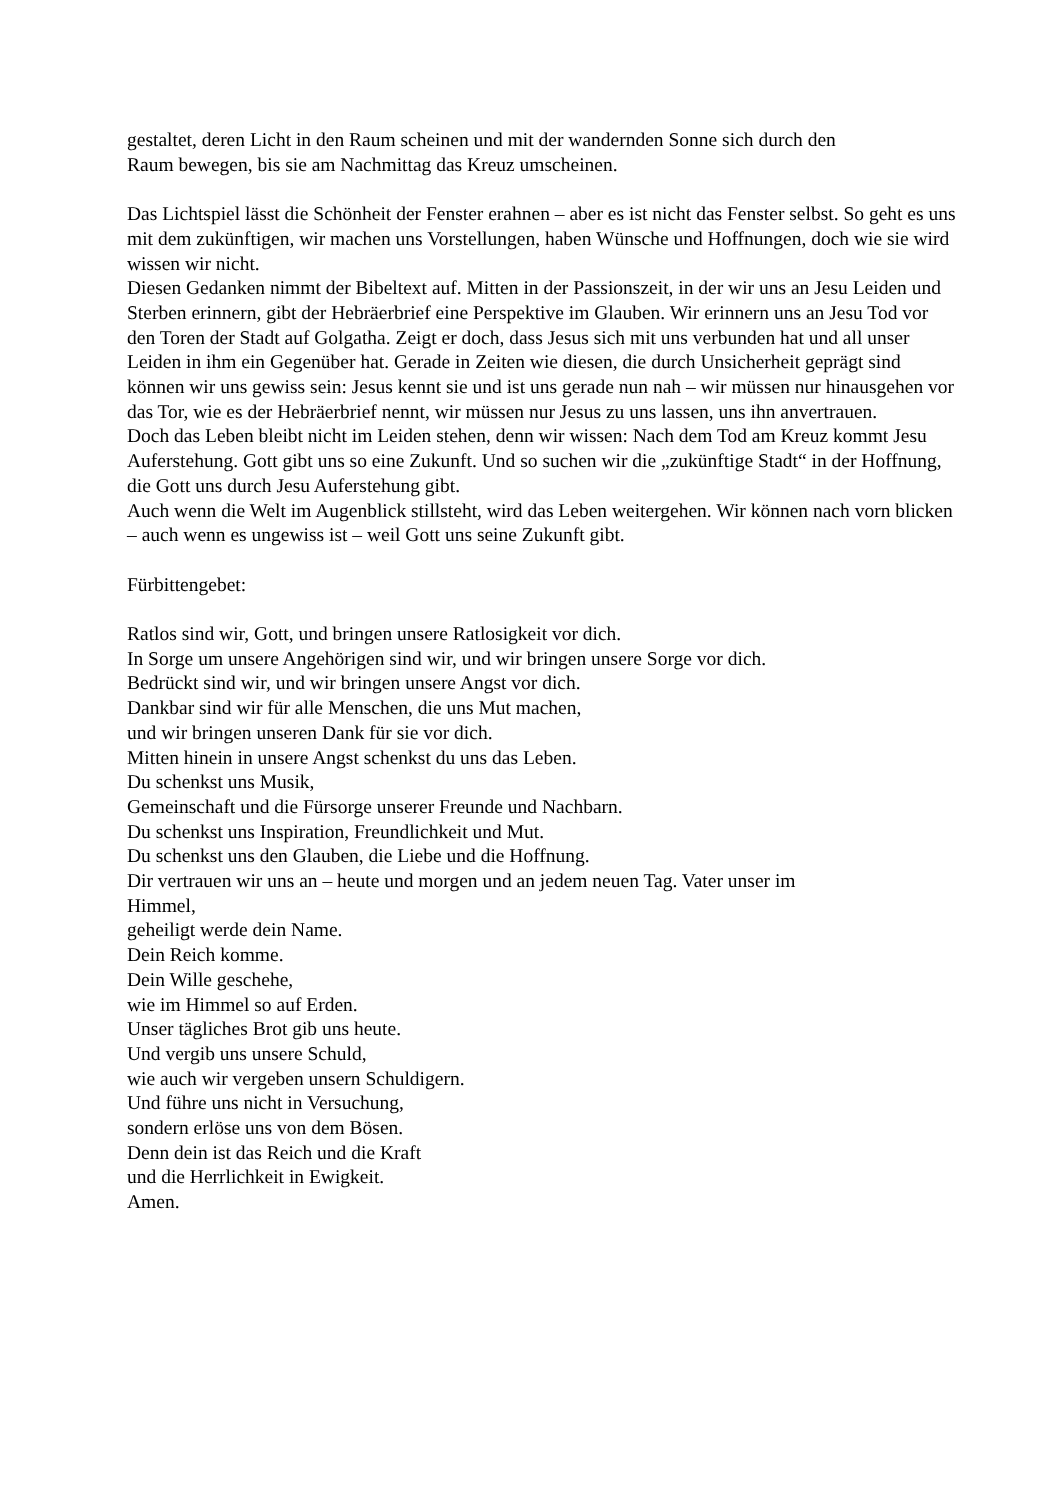gestaltet, deren Licht in den Raum scheinen und mit der wandernden Sonne sich durch den
Raum bewegen, bis sie am Nachmittag das Kreuz umscheinen.
Das Lichtspiel lässt die Schönheit der Fenster erahnen – aber es ist nicht das Fenster selbst. So geht es uns mit dem zukünftigen, wir machen uns Vorstellungen, haben Wünsche und Hoffnungen, doch wie sie wird wissen wir nicht.
Diesen Gedanken nimmt der Bibeltext auf. Mitten in der Passionszeit, in der wir uns an Jesu Leiden und Sterben erinnern, gibt der Hebräerbrief eine Perspektive im Glauben. Wir erinnern uns an Jesu Tod vor den Toren der Stadt auf Golgatha. Zeigt er doch, dass Jesus sich mit uns verbunden hat und all unser Leiden in ihm ein Gegenüber hat. Gerade in Zeiten wie diesen, die durch Unsicherheit geprägt sind können wir uns gewiss sein: Jesus kennt sie und ist uns gerade nun nah – wir müssen nur hinausgehen vor das Tor, wie es der Hebräerbrief nennt, wir müssen nur Jesus zu uns lassen, uns ihn anvertrauen.
Doch das Leben bleibt nicht im Leiden stehen, denn wir wissen: Nach dem Tod am Kreuz kommt Jesu Auferstehung. Gott gibt uns so eine Zukunft. Und so suchen wir die „zukünftige Stadt“ in der Hoffnung, die Gott uns durch Jesu Auferstehung gibt.
Auch wenn die Welt im Augenblick stillsteht, wird das Leben weitergehen. Wir können nach vorn blicken – auch wenn es ungewiss ist – weil Gott uns seine Zukunft gibt.
Fürbittengebet:
Ratlos sind wir, Gott, und bringen unsere Ratlosigkeit vor dich.
In Sorge um unsere Angehörigen sind wir, und wir bringen unsere Sorge vor dich.
Bedrückt sind wir, und wir bringen unsere Angst vor dich.
Dankbar sind wir für alle Menschen, die uns Mut machen,
und wir bringen unseren Dank für sie vor dich.
Mitten hinein in unsere Angst schenkst du uns das Leben.
Du schenkst uns Musik,
Gemeinschaft und die Fürsorge unserer Freunde und Nachbarn.
Du schenkst uns Inspiration, Freundlichkeit und Mut.
Du schenkst uns den Glauben, die Liebe und die Hoffnung.
Dir vertrauen wir uns an – heute und morgen und an jedem neuen Tag. Vater unser im
Himmel,
geheiligt werde dein Name.
Dein Reich komme.
Dein Wille geschehe,
wie im Himmel so auf Erden.
Unser tägliches Brot gib uns heute.
Und vergib uns unsere Schuld,
wie auch wir vergeben unsern Schuldigern.
Und führe uns nicht in Versuchung,
sondern erlöse uns von dem Bösen.
Denn dein ist das Reich und die Kraft
und die Herrlichkeit in Ewigkeit.
Amen.